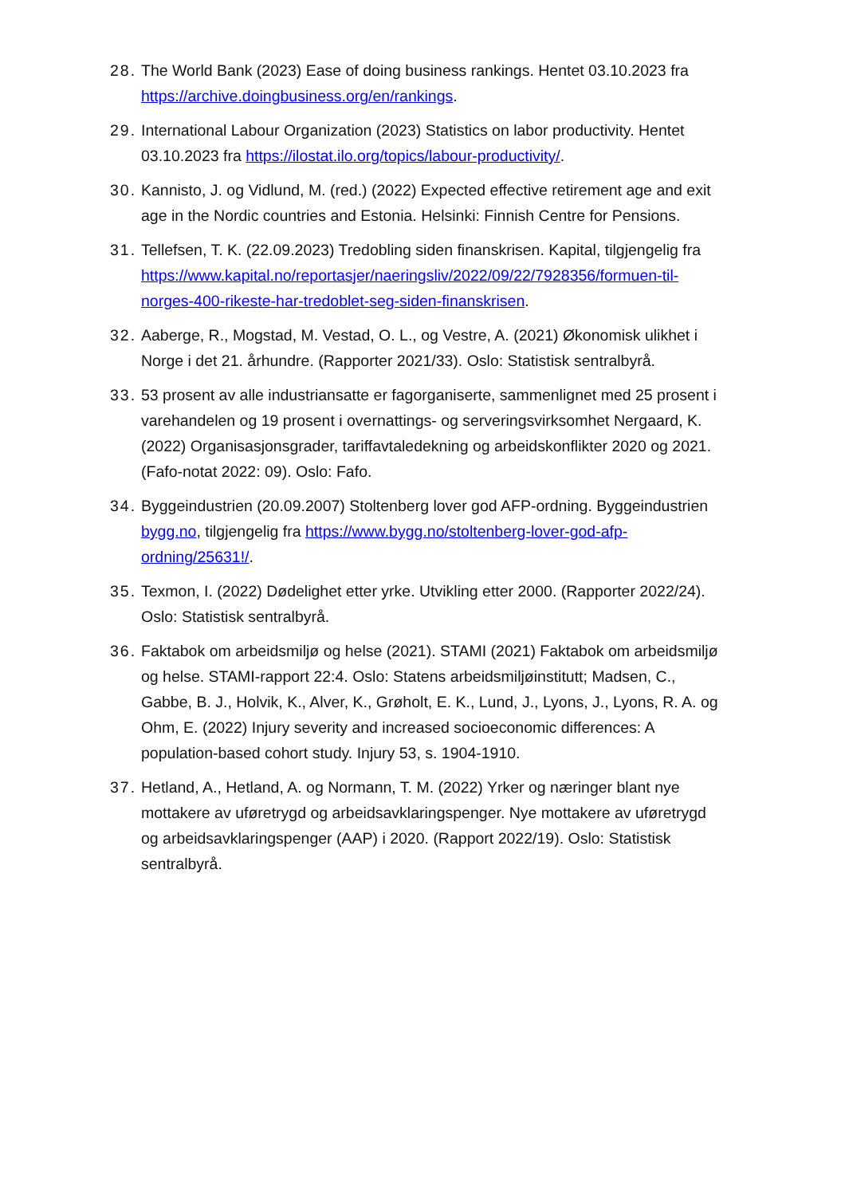28.
The World Bank (2023) Ease of doing business rankings. Hentet 03.10.2023 fra https://archive.doingbusiness.org/en/rankings.
29.
International Labour Organization (2023) Statistics on labor productivity. Hentet 03.10.2023 fra https://ilostat.ilo.org/topics/labour-productivity/.
30.
Kannisto, J. og Vidlund, M. (red.) (2022) Expected effective retirement age and exit age in the Nordic countries and Estonia. Helsinki: Finnish Centre for Pensions.
31.
Tellefsen, T. K. (22.09.2023) Tredobling siden finanskrisen. Kapital, tilgjengelig fra https://www.kapital.no/reportasjer/naeringsliv/2022/09/22/7928356/formuen-til-norges-400-rikeste-har-tredoblet-seg-siden-finanskrisen.
32.
Aaberge, R., Mogstad, M. Vestad, O. L., og Vestre, A. (2021) Økonomisk ulikhet i Norge i det 21. århundre. (Rapporter 2021/33). Oslo: Statistisk sentralbyrå.
33.
53 prosent av alle industriansatte er fagorganiserte, sammenlignet med 25 prosent i varehandelen og 19 prosent i overnattings- og serveringsvirksomhet Nergaard, K. (2022) Organisasjonsgrader, tariffavtaledekning og arbeidskonflikter 2020 og 2021. (Fafo-notat 2022: 09). Oslo: Fafo.
34.
Byggeindustrien (20.09.2007) Stoltenberg lover god AFP-ordning. Byggeindustrien bygg.no, tilgjengelig fra https://www.bygg.no/stoltenberg-lover-god-afp-ordning/25631!/.
35.
Texmon, I. (2022) Dødelighet etter yrke. Utvikling etter 2000. (Rapporter 2022/24). Oslo: Statistisk sentralbyrå.
36.
Faktabok om arbeidsmiljø og helse (2021). STAMI (2021) Faktabok om arbeidsmiljø og helse. STAMI-rapport 22:4. Oslo: Statens arbeidsmiljøinstitutt; Madsen, C., Gabbe, B. J., Holvik, K., Alver, K., Grøholt, E. K., Lund, J., Lyons, J., Lyons, R. A. og Ohm, E. (2022) Injury severity and increased socioeconomic differences: A population-based cohort study. Injury 53, s. 1904-1910.
37.
Hetland, A., Hetland, A. og Normann, T. M. (2022) Yrker og næringer blant nye mottakere av uføretrygd og arbeidsavklaringspenger. Nye mottakere av uføretrygd og arbeidsavklaringspenger (AAP) i 2020. (Rapport 2022/19). Oslo: Statistisk sentralbyrå.